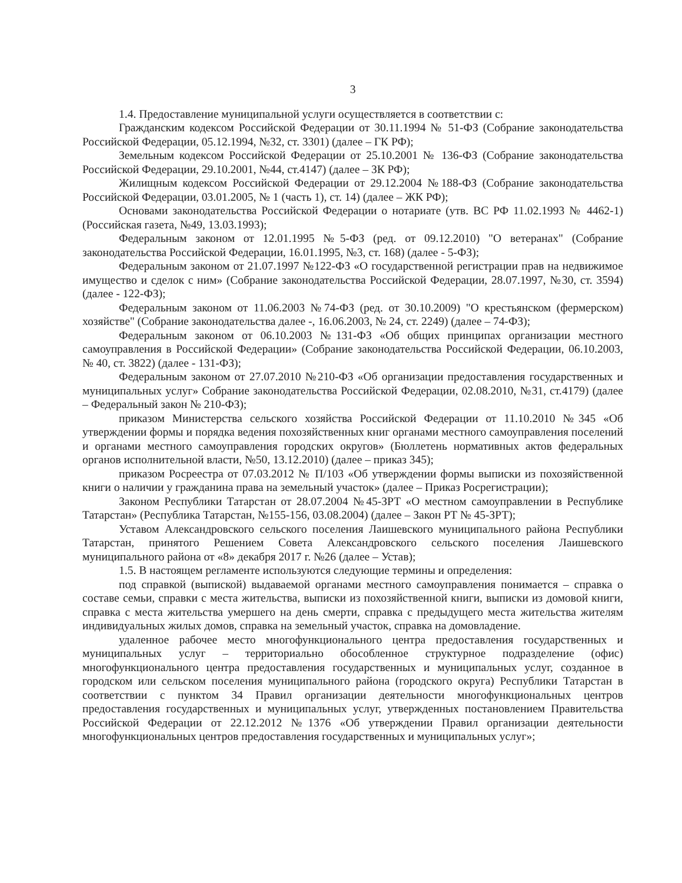3
1.4. Предоставление муниципальной услуги осуществляется в соответствии с:
Гражданским кодексом Российской Федерации от 30.11.1994 № 51-ФЗ (Собрание законодательства Российской Федерации, 05.12.1994, №32, ст. 3301) (далее – ГК РФ);
Земельным кодексом Российской Федерации от 25.10.2001 № 136-ФЗ (Собрание законодательства Российской Федерации, 29.10.2001, №44, ст.4147) (далее – ЗК РФ);
Жилищным кодексом Российской Федерации от 29.12.2004 №188-ФЗ (Собрание законодательства Российской Федерации, 03.01.2005, № 1 (часть 1), ст. 14) (далее – ЖК РФ);
Основами законодательства Российской Федерации о нотариате (утв. ВС РФ 11.02.1993 № 4462-1) (Российская газета, №49, 13.03.1993);
Федеральным законом от 12.01.1995 №5-ФЗ (ред. от 09.12.2010) "О ветеранах" (Собрание законодательства Российской Федерации, 16.01.1995, №3, ст. 168) (далее - 5-ФЗ);
Федеральным законом от 21.07.1997 №122-ФЗ «О государственной регистрации прав на недвижимое имущество и сделок с ним» (Собрание законодательства Российской Федерации, 28.07.1997, №30, ст. 3594) (далее - 122-ФЗ);
Федеральным законом от 11.06.2003 №74-ФЗ (ред. от 30.10.2009) "О крестьянском (фермерском) хозяйстве" (Собрание законодательства далее -, 16.06.2003, № 24, ст. 2249) (далее – 74-ФЗ);
Федеральным законом от 06.10.2003 №131-ФЗ «Об общих принципах организации местного самоуправления в Российской Федерации» (Собрание законодательства Российской Федерации, 06.10.2003, № 40, ст. 3822) (далее - 131-ФЗ);
Федеральным законом от 27.07.2010 №210-ФЗ «Об организации предоставления государственных и муниципальных услуг» Собрание законодательства Российской Федерации, 02.08.2010, №31, ст.4179) (далее – Федеральный закон № 210-ФЗ);
приказом Министерства сельского хозяйства Российской Федерации от 11.10.2010 №345 «Об утверждении формы и порядка ведения похозяйственных книг органами местного самоуправления поселений и органами местного самоуправления городских округов» (Бюллетень нормативных актов федеральных органов исполнительной власти, №50, 13.12.2010) (далее – приказ 345);
приказом Росреестра от 07.03.2012 № П/103 «Об утверждении формы выписки из похозяйственной книги о наличии у гражданина права на земельный участок» (далее – Приказ Росрегистрации);
Законом Республики Татарстан от 28.07.2004 №45-ЗРТ «О местном самоуправлении в Республике Татарстан» (Республика Татарстан, №155-156, 03.08.2004) (далее – Закон РТ № 45-ЗРТ);
Уставом Александровского сельского поселения Лаишевского муниципального района Республики Татарстан, принятого Решением Совета Александровского сельского поселения Лаишевского муниципального района от «8» декабря 2017 г. №26 (далее – Устав);
1.5. В настоящем регламенте используются следующие термины и определения:
под справкой (выпиской) выдаваемой органами местного самоуправления понимается – справка о составе семьи, справки с места жительства, выписки из похозяйственной книги, выписки из домовой книги, справка с места жительства умершего на день смерти, справка с предыдущего места жительства жителям индивидуальных жилых домов, справка на земельный участок, справка на домовладение.
удаленное рабочее место многофункционального центра предоставления государственных и муниципальных услуг – территориально обособленное структурное подразделение (офис) многофункционального центра предоставления государственных и муниципальных услуг, созданное в городском или сельском поселения муниципального района (городского округа) Республики Татарстан в соответствии с пунктом 34 Правил организации деятельности многофункциональных центров предоставления государственных и муниципальных услуг, утвержденных постановлением Правительства Российской Федерации от 22.12.2012 №1376 «Об утверждении Правил организации деятельности многофункциональных центров предоставления государственных и муниципальных услуг»;